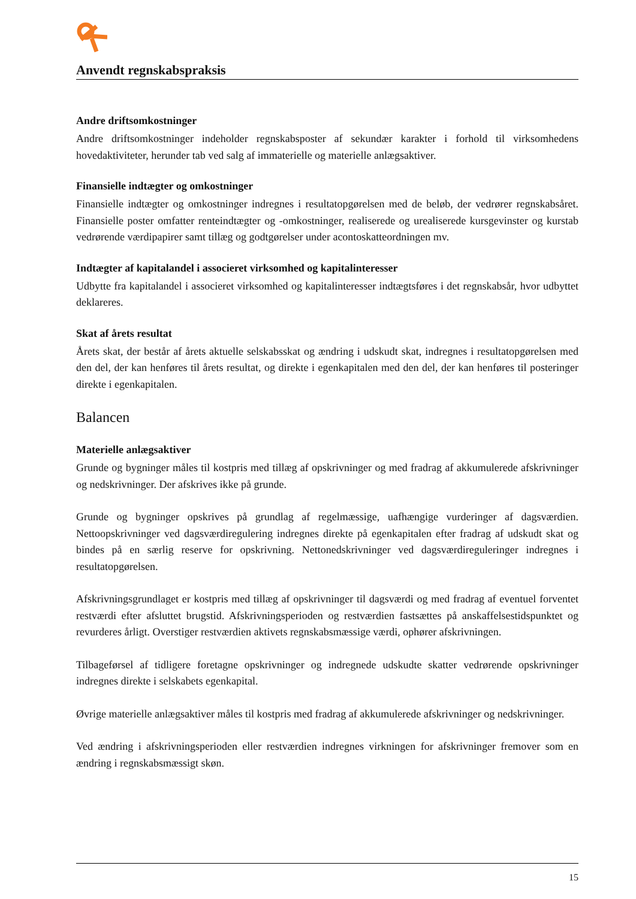Anvendt regnskabspraksis
Andre driftsomkostninger
Andre driftsomkostninger indeholder regnskabsposter af sekundær karakter i forhold til virksomhedens hovedaktiviteter, herunder tab ved salg af immaterielle og materielle anlægsaktiver.
Finansielle indtægter og omkostninger
Finansielle indtægter og omkostninger indregnes i resultatopgørelsen med de beløb, der vedrører regnskabsåret. Finansielle poster omfatter renteindtægter og -omkostninger, realiserede og urealiserede kursgevinster og kurstab vedrørende værdipapirer samt tillæg og godtgørelser under acontoskatteordningen mv.
Indtægter af kapitalandel i associeret virksomhed og kapitalinteresser
Udbytte fra kapitalandel i associeret virksomhed og kapitalinteresser indtægtsføres i det regnskabsår, hvor udbyttet deklareres.
Skat af årets resultat
Årets skat, der består af årets aktuelle selskabsskat og ændring i udskudt skat, indregnes i resultatopgørelsen med den del, der kan henføres til årets resultat, og direkte i egenkapitalen med den del, der kan henføres til posteringer direkte i egenkapitalen.
Balancen
Materielle anlægsaktiver
Grunde og bygninger måles til kostpris med tillæg af opskrivninger og med fradrag af akkumulerede afskrivninger og nedskrivninger. Der afskrives ikke på grunde.
Grunde og bygninger opskrives på grundlag af regelmæssige, uafhængige vurderinger af dagsværdien. Nettoopskrivninger ved dagsværdiregulering indregnes direkte på egenkapitalen efter fradrag af udskudt skat og bindes på en særlig reserve for opskrivning. Nettonedskrivninger ved dagsværdireguleringer indregnes i resultatopgørelsen.
Afskrivningsgrundlaget er kostpris med tillæg af opskrivninger til dagsværdi og med fradrag af eventuel forventet restværdi efter afsluttet brugstid. Afskrivningsperioden og restværdien fastsættes på anskaffelsestidspunktet og revurderes årligt. Overstiger restværdien aktivets regnskabsmæssige værdi, ophører afskrivningen.
Tilbageførsel af tidligere foretagne opskrivninger og indregnede udskudte skatter vedrørende opskrivninger indregnes direkte i selskabets egenkapital.
Øvrige materielle anlægsaktiver måles til kostpris med fradrag af akkumulerede afskrivninger og nedskrivninger.
Ved ændring i afskrivningsperioden eller restværdien indregnes virkningen for afskrivninger fremover som en ændring i regnskabsmæssigt skøn.
15